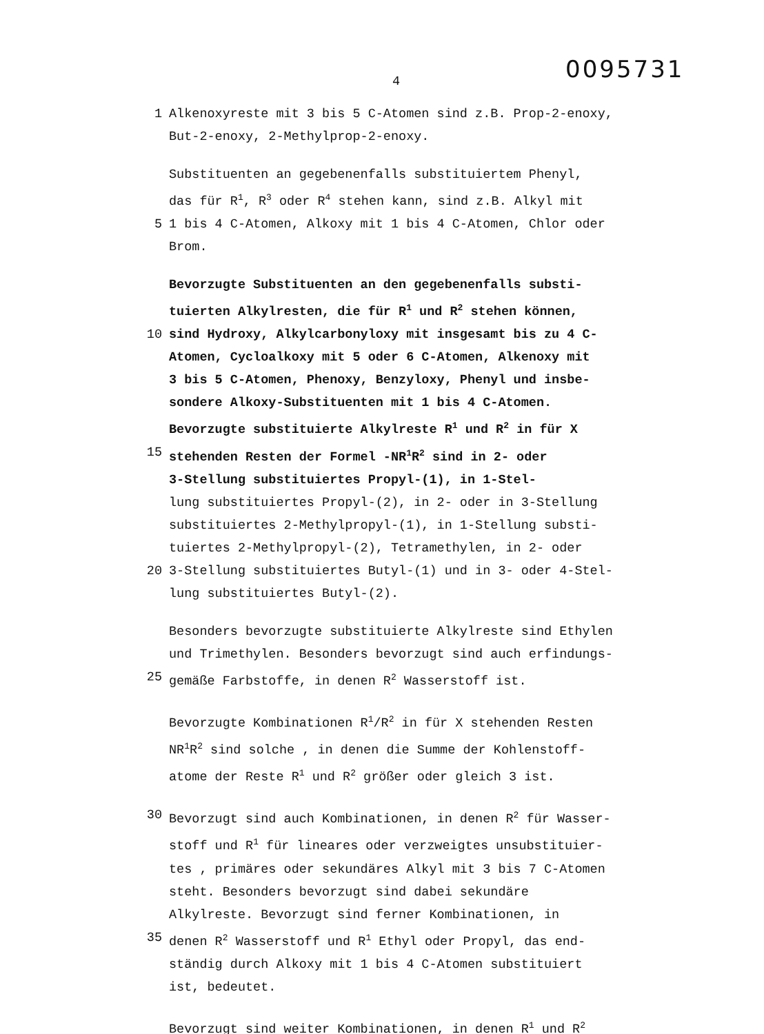4
0095731
1 Alkenoxyreste mit 3 bis 5 C-Atomen sind z.B. Prop-2-enoxy,
But-2-enoxy, 2-Methylprop-2-enoxy.
Substituenten an gegebenenfalls substituiertem Phenyl,
das für R<sup>1</sup>, R<sup>3</sup> oder R<sup>4</sup> stehen kann, sind z.B. Alkyl mit
5 1 bis 4 C-Atomen, Alkoxy mit 1 bis 4 C-Atomen, Chlor oder
Brom.
Bevorzugte Substituenten an den gegebenenfalls substi-
tuierten Alkylresten, die für R<sup>1</sup> und R<sup>2</sup> stehen können,
10 sind Hydroxy, Alkylcarbonyloxy mit insgesamt bis zu 4 C-
Atomen, Cycloalkoxy mit 5 oder 6 C-Atomen, Alkenoxy mit
3 bis 5 C-Atomen, Phenoxy, Benzyloxy, Phenyl und insbe-
sondere Alkoxy-Substituenten mit 1 bis 4 C-Atomen.
Bevorzugte substituierte Alkylreste R<sup>1</sup> und R<sup>2</sup> in für X
15 stehenden Resten der Formel -NR<sup>1</sup>R<sup>2</sup> sind in 2- oder
3-Stellung substituiertes Propyl-(1), in 1-Stel-
lung substituiertes Propyl-(2), in 2- oder in 3-Stellung
substituiertes 2-Methylpropyl-(1), in 1-Stellung substi-
tuiertes 2-Methylpropyl-(2), Tetramethylen, in 2- oder
20 3-Stellung substituiertes Butyl-(1) und in 3- oder 4-Stel-
lung substituiertes Butyl-(2).
Besonders bevorzugte substituierte Alkylreste sind Ethylen
und Trimethylen. Besonders bevorzugt sind auch erfindungs-
25 gemäße Farbstoffe, in denen R<sup>2</sup> Wasserstoff ist.
Bevorzugte Kombinationen R<sup>1</sup>/R<sup>2</sup> in für X stehenden Resten
NR<sup>1</sup>R<sup>2</sup> sind solche , in denen die Summe der Kohlenstoff-
atome der Reste R<sup>1</sup> und R<sup>2</sup> größer oder gleich 3 ist.
30 Bevorzugt sind auch Kombinationen, in denen R<sup>2</sup> für Wasser-
stoff und R<sup>1</sup> für lineares oder verzweigtes unsubstituier-
tes , primäres oder sekundäres Alkyl mit 3 bis 7 C-Atomen
steht. Besonders bevorzugt sind dabei sekundäre
Alkylreste. Bevorzugt sind ferner Kombinationen, in
35 denen R<sup>2</sup> Wasserstoff und R<sup>1</sup> Ethyl oder Propyl, das end-
ständig durch Alkoxy mit 1 bis 4 C-Atomen substituiert
ist, bedeutet.
Bevorzugt sind weiter Kombinationen, in denen R<sup>1</sup> und R<sup>2</sup>